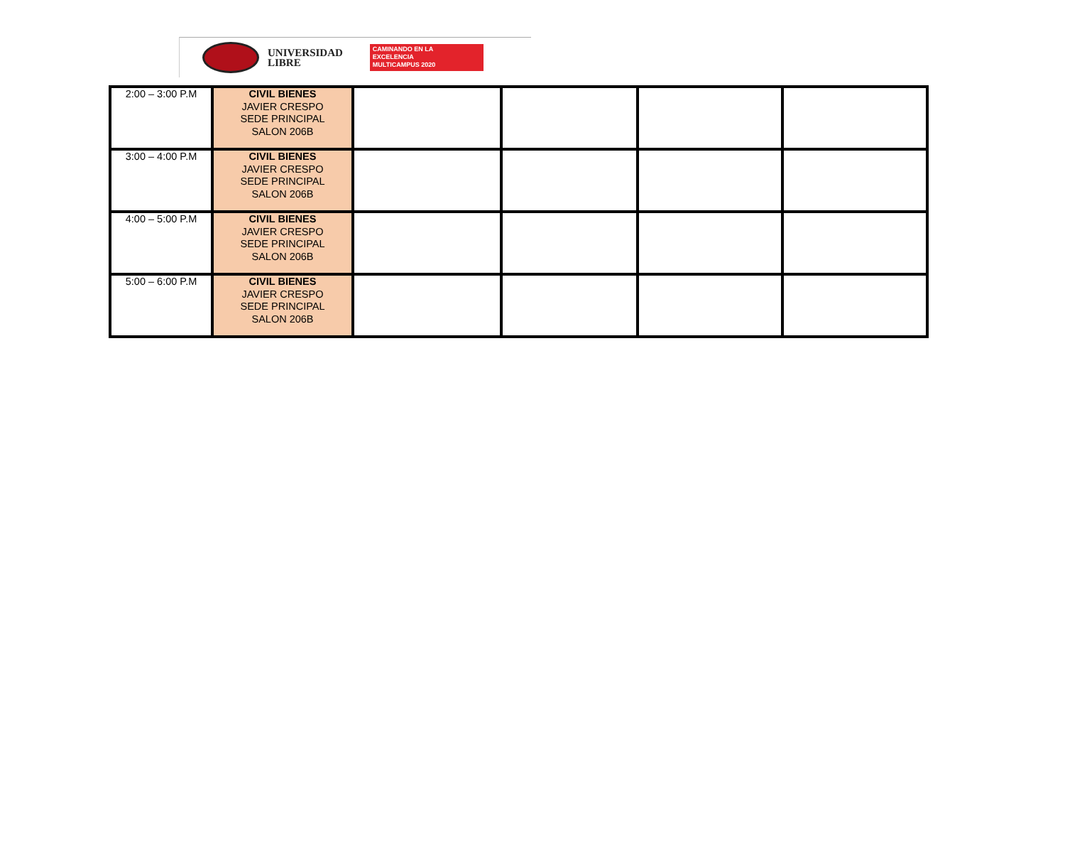UNIVERSIDAD
LIBRE
CAMINANDO EN LA
EXCELENCIA
MULTICAMPUS 2020
| 2:00 – 3:00 P.M | CIVIL BIENES JAVIER CRESPO SEDE PRINCIPAL SALON 206B | | | | |
| 3:00 – 4:00 P.M | CIVIL BIENES JAVIER CRESPO SEDE PRINCIPAL SALON 206B | | | | |
| 4:00 – 5:00 P.M | CIVIL BIENES JAVIER CRESPO SEDE PRINCIPAL SALON 206B | | | | |
| 5:00 – 6:00 P.M | CIVIL BIENES JAVIER CRESPO SEDE PRINCIPAL SALON 206B | | | | |